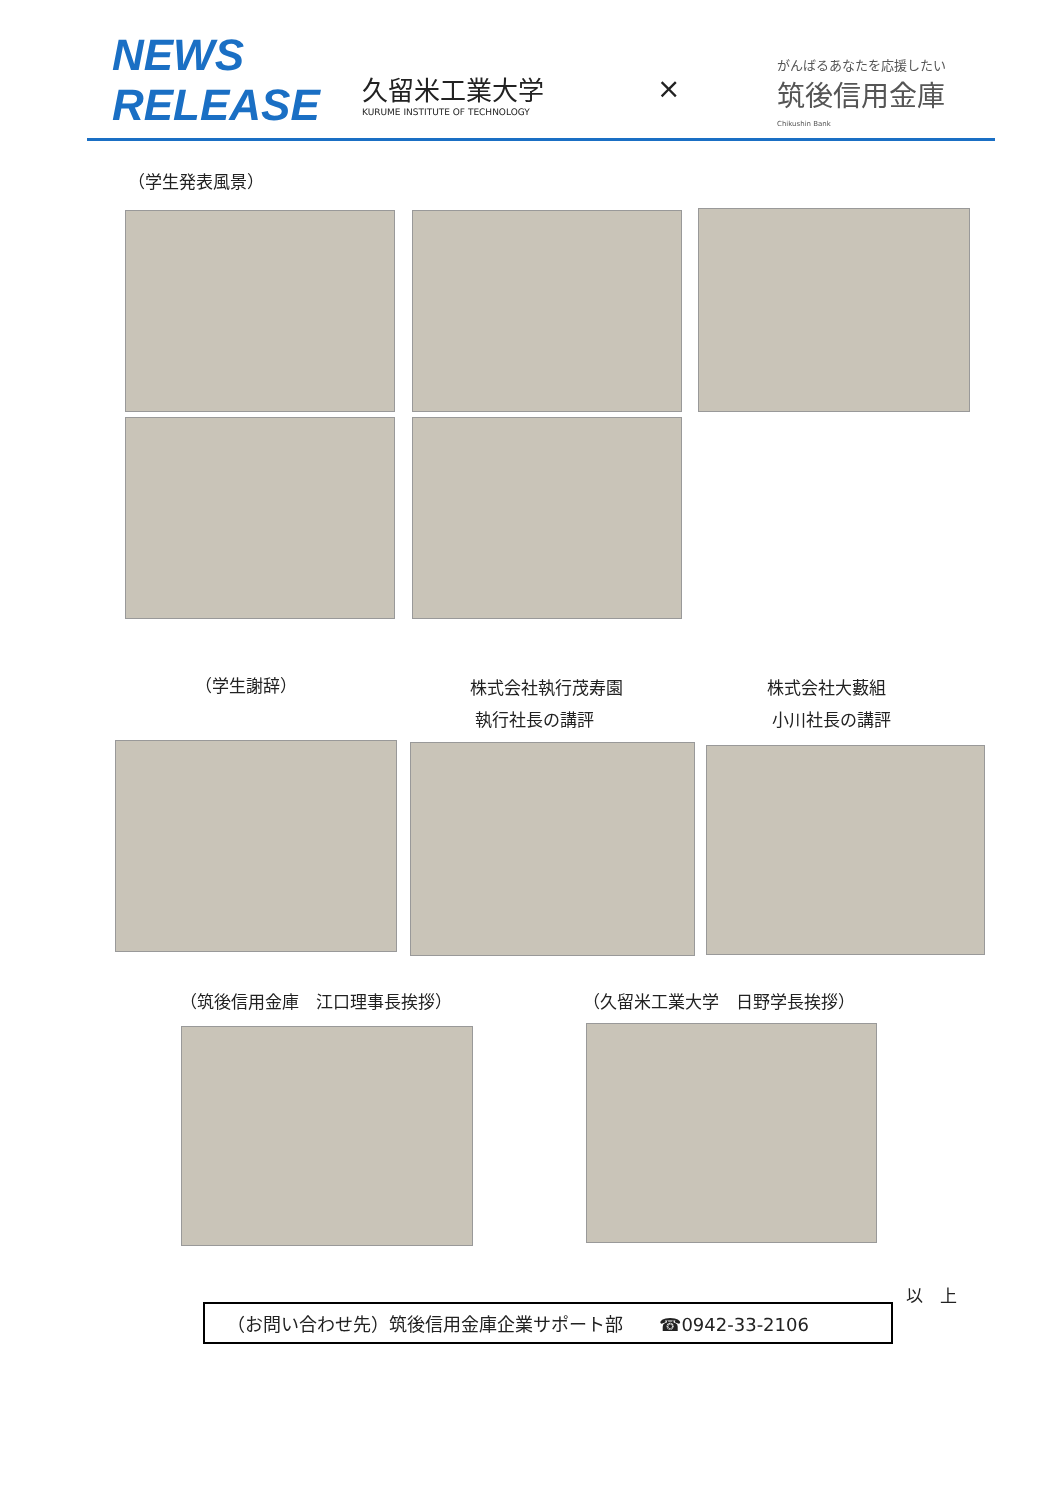NEWS
RELEASE
久留米工業大学
KURUME INSTITUTE OF TECHNOLOGY
×
がんばるあなたを応援したい
筑後信用金庫
Chikushin Bank
（学生発表風景）
（学生謝辞）
株式会社執行茂寿園
執行社長の講評
株式会社大藪組
小川社長の講評
（筑後信用金庫　江口理事長挨拶） （久留米工業大学　日野学長挨拶）
以　上
（お問い合わせ先）筑後信用金庫企業サポート部　　☎0942-33-2106